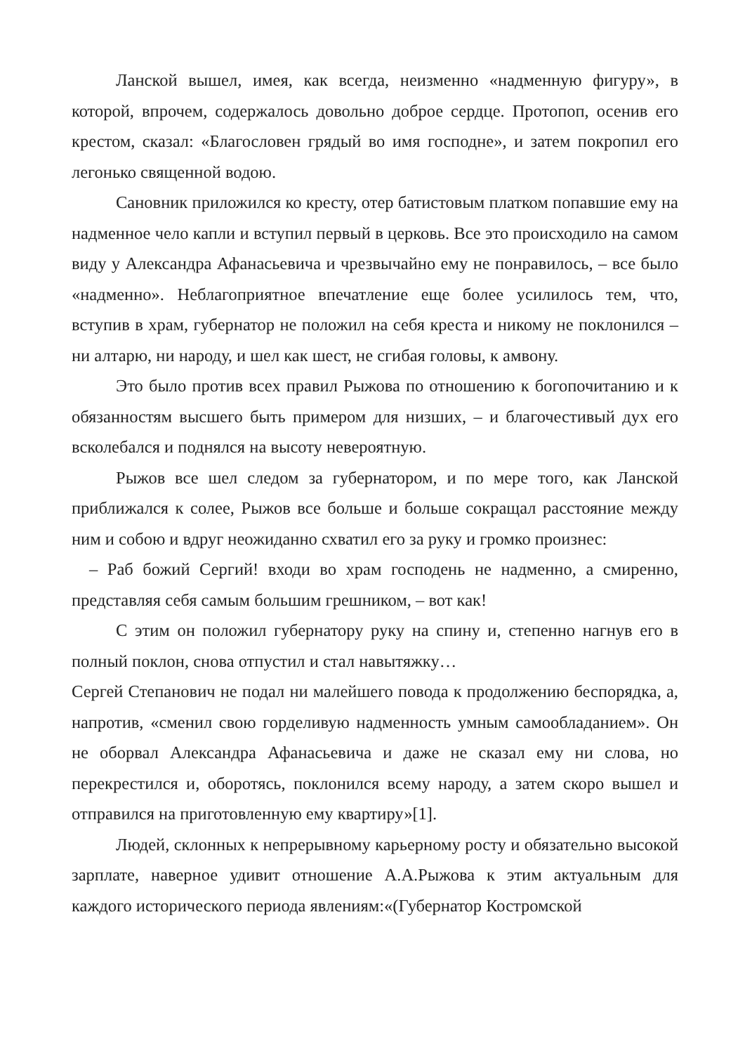Ланской вышел, имея, как всегда, неизменно «надменную фигуру», в которой, впрочем, содержалось довольно доброе сердце. Протопоп, осенив его крестом, сказал: «Благословен грядый во имя господне», и затем покропил его легонько священной водою.
Сановник приложился ко кресту, отер батистовым платком попавшие ему на надменное чело капли и вступил первый в церковь. Все это происходило на самом виду у Александра Афанасьевича и чрезвычайно ему не понравилось, – все было «надменно». Неблагоприятное впечатление еще более усилилось тем, что, вступив в храм, губернатор не положил на себя креста и никому не поклонился – ни алтарю, ни народу, и шел как шест, не сгибая головы, к амвону.
Это было против всех правил Рыжова по отношению к богопочитанию и к обязанностям высшего быть примером для низших, – и благочестивый дух его всколебался и поднялся на высоту невероятную.
Рыжов все шел следом за губернатором, и по мере того, как Ланской приближался к солее, Рыжов все больше и больше сокращал расстояние между ним и собою и вдруг неожиданно схватил его за руку и громко произнес:
– Раб божий Сергий! входи во храм господень не надменно, а смиренно, представляя себя самым большим грешником, – вот как!
С этим он положил губернатору руку на спину и, степенно нагнув его в полный поклон, снова отпустил и стал навытяжку…
Сергей Степанович не подал ни малейшего повода к продолжению беспорядка, а, напротив, «сменил свою горделивую надменность умным самообладанием». Он не оборвал Александра Афанасьевича и даже не сказал ему ни слова, но перекрестился и, оборотясь, поклонился всему народу, а затем скоро вышел и отправился на приготовленную ему квартиру»[1].
Людей, склонных к непрерывному карьерному росту и обязательно высокой зарплате, наверное удивит отношение А.А.Рыжова к этим актуальным для каждого исторического периода явлениям:«(Губернатор Костромской